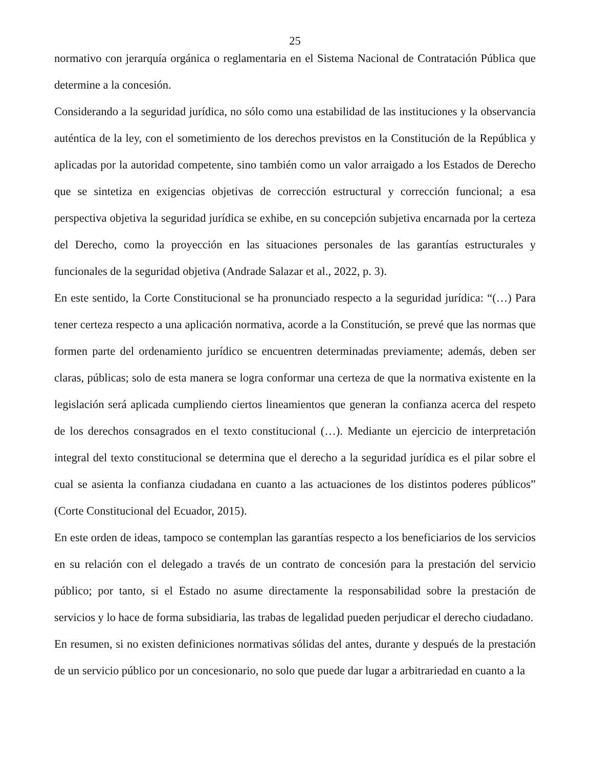25
normativo con jerarquía orgánica o reglamentaria en el Sistema Nacional de Contratación Pública que determine a la concesión.
Considerando a la seguridad jurídica, no sólo como una estabilidad de las instituciones y la observancia auténtica de la ley, con el sometimiento de los derechos previstos en la Constitución de la República y aplicadas por la autoridad competente, sino también como un valor arraigado a los Estados de Derecho que se sintetiza en exigencias objetivas de corrección estructural y corrección funcional; a esa perspectiva objetiva la seguridad jurídica se exhibe, en su concepción subjetiva encarnada por la certeza del Derecho, como la proyección en las situaciones personales de las garantías estructurales y funcionales de la seguridad objetiva (Andrade Salazar et al., 2022, p. 3).
En este sentido, la Corte Constitucional se ha pronunciado respecto a la seguridad jurídica: “(…) Para tener certeza respecto a una aplicación normativa, acorde a la Constitución, se prevé que las normas que formen parte del ordenamiento jurídico se encuentren determinadas previamente; además, deben ser claras, públicas; solo de esta manera se logra conformar una certeza de que la normativa existente en la legislación será aplicada cumpliendo ciertos lineamientos que generan la confianza acerca del respeto de los derechos consagrados en el texto constitucional (…). Mediante un ejercicio de interpretación integral del texto constitucional se determina que el derecho a la seguridad jurídica es el pilar sobre el cual se asienta la confianza ciudadana en cuanto a las actuaciones de los distintos poderes públicos” (Corte Constitucional del Ecuador, 2015).
En este orden de ideas, tampoco se contemplan las garantías respecto a los beneficiarios de los servicios en su relación con el delegado a través de un contrato de concesión para la prestación del servicio público; por tanto, si el Estado no asume directamente la responsabilidad sobre la prestación de servicios y lo hace de forma subsidiaria, las trabas de legalidad pueden perjudicar el derecho ciudadano.
En resumen, si no existen definiciones normativas sólidas del antes, durante y después de la prestación de un servicio público por un concesionario, no solo que puede dar lugar a arbitrariedad en cuanto a la